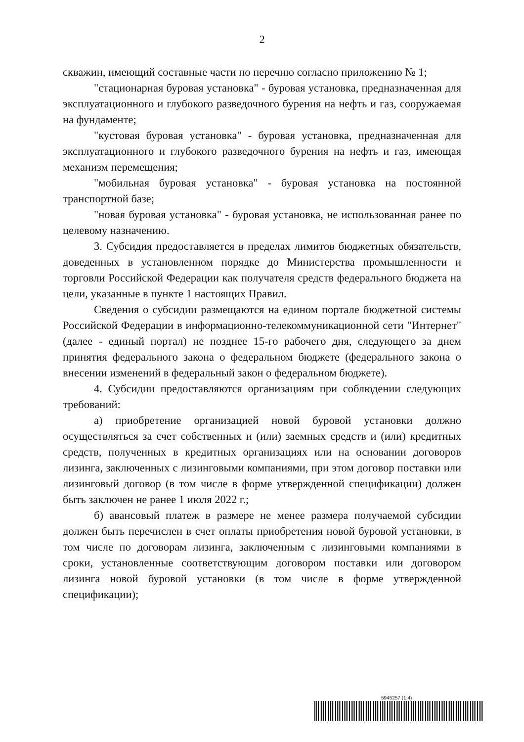2
скважин, имеющий составные части по перечню согласно приложению № 1;
"стационарная буровая установка" - буровая установка, предназначенная для эксплуатационного и глубокого разведочного бурения на нефть и газ, сооружаемая на фундаменте;
"кустовая буровая установка" - буровая установка, предназначенная для эксплуатационного и глубокого разведочного бурения на нефть и газ, имеющая механизм перемещения;
"мобильная буровая установка" - буровая установка на постоянной транспортной базе;
"новая буровая установка" - буровая установка, не использованная ранее по целевому назначению.
3. Субсидия предоставляется в пределах лимитов бюджетных обязательств, доведенных в установленном порядке до Министерства промышленности и торговли Российской Федерации как получателя средств федерального бюджета на цели, указанные в пункте 1 настоящих Правил.
Сведения о субсидии размещаются на едином портале бюджетной системы Российской Федерации в информационно-телекоммуникационной сети "Интернет" (далее - единый портал) не позднее 15-го рабочего дня, следующего за днем принятия федерального закона о федеральном бюджете (федерального закона о внесении изменений в федеральный закон о федеральном бюджете).
4. Субсидии предоставляются организациям при соблюдении следующих требований:
а) приобретение организацией новой буровой установки должно осуществляться за счет собственных и (или) заемных средств и (или) кредитных средств, полученных в кредитных организациях или на основании договоров лизинга, заключенных с лизинговыми компаниями, при этом договор поставки или лизинговый договор (в том числе в форме утвержденной спецификации) должен быть заключен не ранее 1 июля 2022 г.;
б) авансовый платеж в размере не менее размера получаемой субсидии должен быть перечислен в счет оплаты приобретения новой буровой установки, в том числе по договорам лизинга, заключенным с лизинговыми компаниями в сроки, установленные соответствующим договором поставки или договором лизинга новой буровой установки (в том числе в форме утвержденной спецификации);
5945257 (1.4)